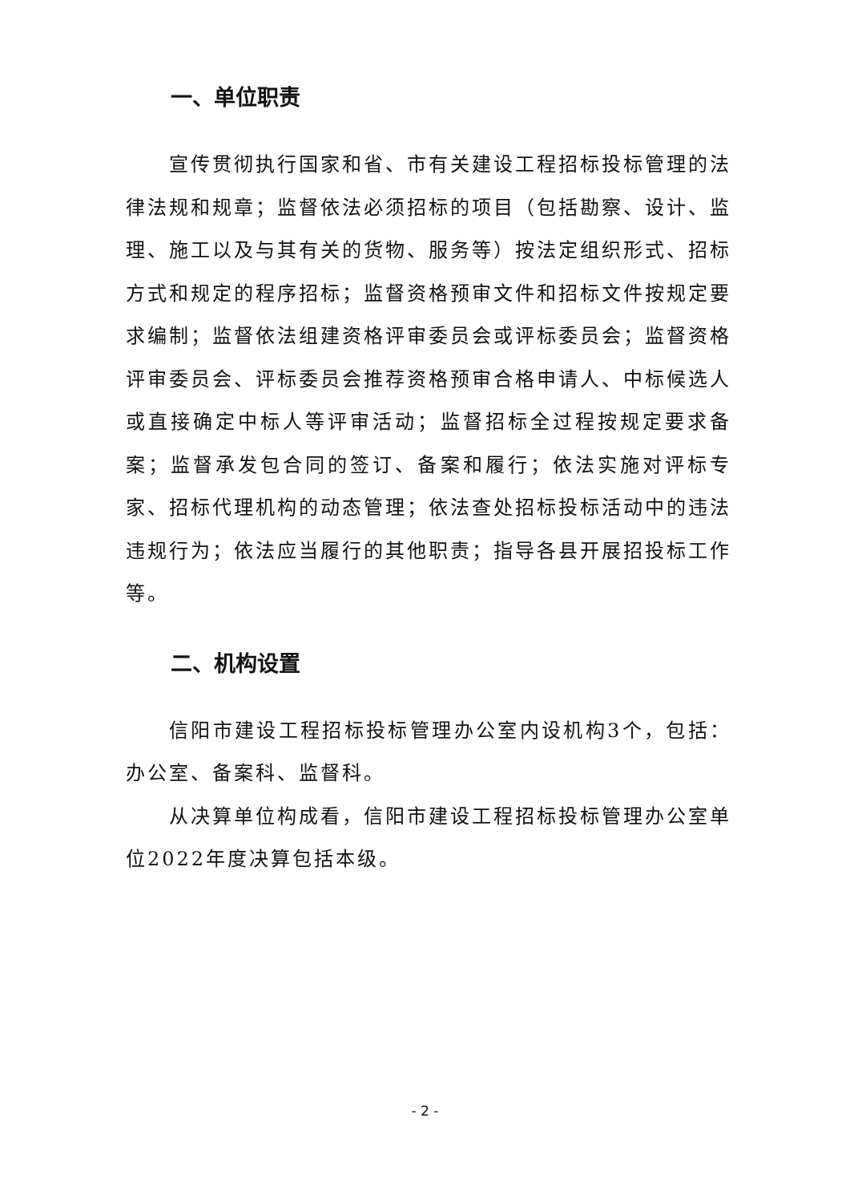一、单位职责
宣传贯彻执行国家和省、市有关建设工程招标投标管理的法律法规和规章；监督依法必须招标的项目（包括勘察、设计、监理、施工以及与其有关的货物、服务等）按法定组织形式、招标方式和规定的程序招标；监督资格预审文件和招标文件按规定要求编制；监督依法组建资格评审委员会或评标委员会；监督资格评审委员会、评标委员会推荐资格预审合格申请人、中标候选人或直接确定中标人等评审活动；监督招标全过程按规定要求备案；监督承发包合同的签订、备案和履行；依法实施对评标专家、招标代理机构的动态管理；依法查处招标投标活动中的违法违规行为；依法应当履行的其他职责；指导各县开展招投标工作等。
二、机构设置
信阳市建设工程招标投标管理办公室内设机构3个，包括：办公室、备案科、监督科。
从决算单位构成看，信阳市建设工程招标投标管理办公室单位2022年度决算包括本级。
- 2 -